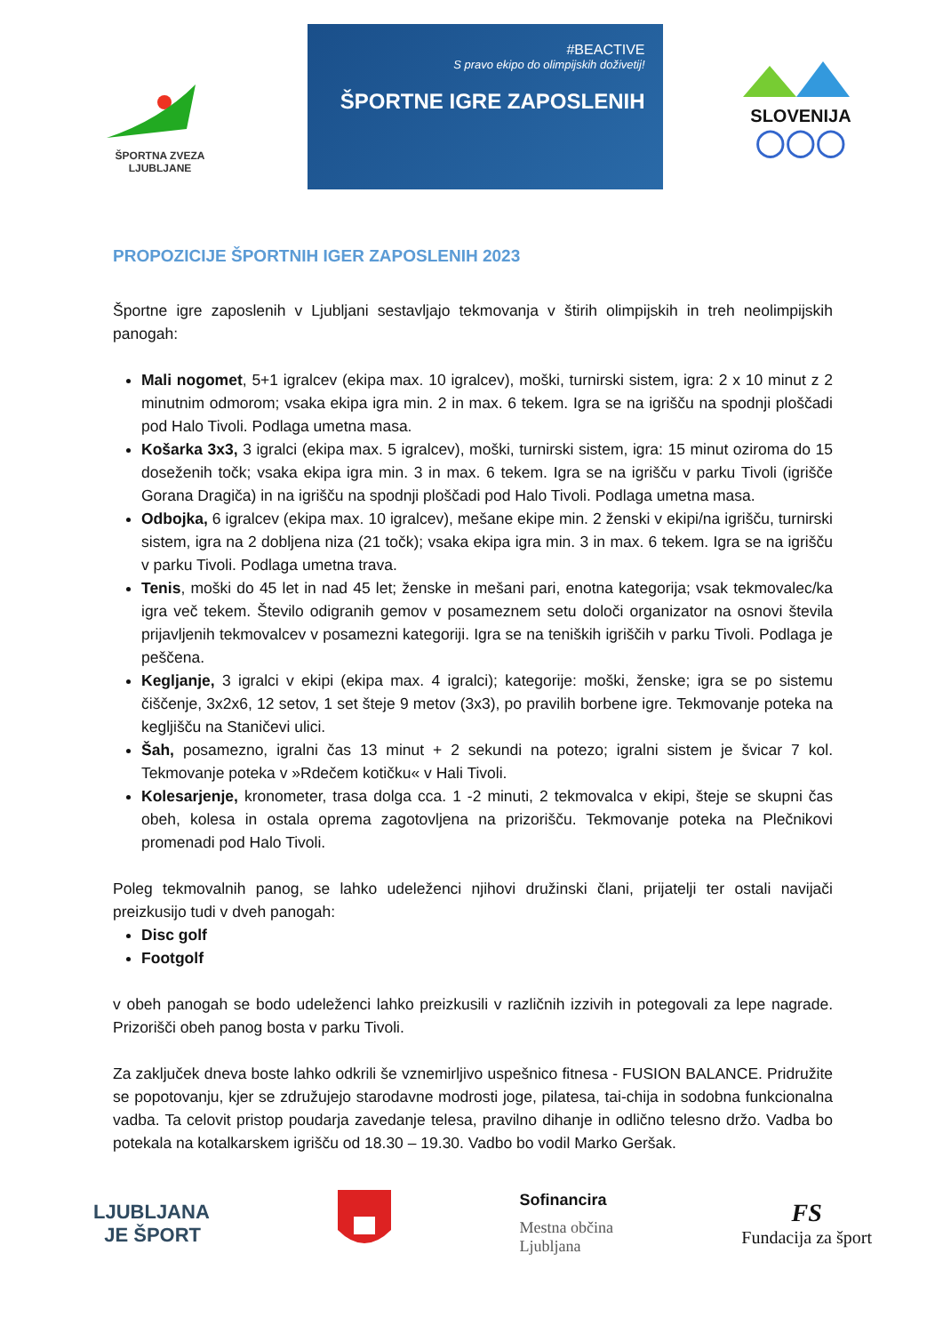ŠPORTNA ZVEZA LJUBLJANE
#BEACTIVE
S pravo ekipo do olimpijskih doživetij!
ŠPORTNE IGRE ZAPOSLENIH
SLOVENIJA
◯◯◯
PROPOZICIJE ŠPORTNIH IGER ZAPOSLENIH 2023
Športne igre zaposlenih v Ljubljani sestavljajo tekmovanja v štirih olimpijskih in treh neolimpijskih panogah:
Mali nogomet, 5+1 igralcev (ekipa max. 10 igralcev), moški, turnirski sistem, igra: 2 x 10 minut z 2 minutnim odmorom; vsaka ekipa igra min. 2 in max. 6 tekem. Igra se na igrišču na spodnji ploščadi pod Halo Tivoli. Podlaga umetna masa.
Košarka 3x3, 3 igralci (ekipa max. 5 igralcev), moški, turnirski sistem, igra: 15 minut oziroma do 15 doseženih točk; vsaka ekipa igra min. 3 in max. 6 tekem. Igra se na igrišču v parku Tivoli (igrišče Gorana Dragiča) in na igrišču na spodnji ploščadi pod Halo Tivoli. Podlaga umetna masa.
Odbojka, 6 igralcev (ekipa max. 10 igralcev), mešane ekipe min. 2 ženski v ekipi/na igrišču, turnirski sistem, igra na 2 dobljena niza (21 točk); vsaka ekipa igra min. 3 in max. 6 tekem. Igra se na igrišču v parku Tivoli. Podlaga umetna trava.
Tenis, moški do 45 let in nad 45 let; ženske in mešani pari, enotna kategorija; vsak tekmovalec/ka igra več tekem. Število odigranih gemov v posameznem setu določi organizator na osnovi števila prijavljenih tekmovalcev v posamezni kategoriji. Igra se na teniških igriščih v parku Tivoli. Podlaga je peščena.
Kegljanje, 3 igralci v ekipi (ekipa max. 4 igralci); kategorije: moški, ženske; igra se po sistemu čiščenje, 3x2x6, 12 setov, 1 set šteje 9 metov (3x3), po pravilih borbene igre. Tekmovanje poteka na kegljišču na Staničevi ulici.
Šah, posamezno, igralni čas 13 minut + 2 sekundi na potezo; igralni sistem je švicar 7 kol. Tekmovanje poteka v »Rdečem kotičku« v Hali Tivoli.
Kolesarjenje, kronometer, trasa dolga cca. 1 -2 minuti, 2 tekmovalca v ekipi, šteje se skupni čas obeh, kolesa in ostala oprema zagotovljena na prizorišču. Tekmovanje poteka na Plečnikovi promenadi pod Halo Tivoli.
Poleg tekmovalnih panog, se lahko udeleženci njihovi družinski člani, prijatelji ter ostali navijači preizkusijo tudi v dveh panogah:
Disc golf
Footgolf
v obeh panogah se bodo udeleženci lahko preizkusili v različnih izzivih in potegovali za lepe nagrade. Prizorišči obeh panog bosta v parku Tivoli.
Za zaključek dneva boste lahko odkrili še vznemirljivo uspešnico fitnesa - FUSION BALANCE. Pridružite se popotovanju, kjer se združujejo starodavne modrosti joge, pilatesa, tai-chija in sodobna funkcionalna vadba. Ta celovit pristop poudarja zavedanje telesa, pravilno dihanje in odlično telesno držo. Vadba bo potekala na kotalkarskem igrišču od 18.30 – 19.30. Vadbo bo vodil Marko Geršak.
LJUBLJANA
JE ŠPORT
Sofinancira
Mestna občina
Ljubljana
FS
Fundacija za šport